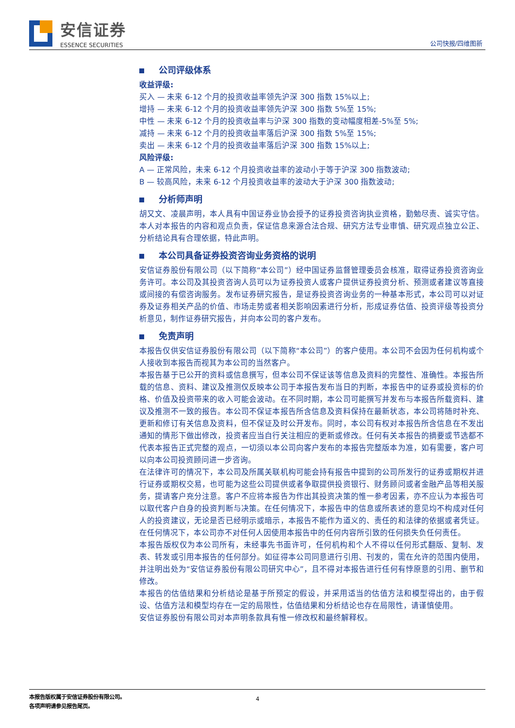安信证券
ESSENCE SECURITIES
公司快报/四维图新
公司评级体系
收益评级:
买入 — 未来 6-12 个月的投资收益率领先沪深 300 指数 15%以上;
增持 — 未来 6-12 个月的投资收益率领先沪深 300 指数 5%至 15%;
中性 — 未来 6-12 个月的投资收益率与沪深 300 指数的变动幅度相差-5%至 5%;
减持 — 未来 6-12 个月的投资收益率落后沪深 300 指数 5%至 15%;
卖出 — 未来 6-12 个月的投资收益率落后沪深 300 指数 15%以上;
风险评级:
A — 正常风险，未来 6-12 个月投资收益率的波动小于等于沪深 300 指数波动;
B — 较高风险，未来 6-12 个月投资收益率的波动大于沪深 300 指数波动;
分析师声明
胡又文、凌晨声明，本人具有中国证券业协会授予的证券投资咨询执业资格，勤勉尽责、诚实守信。本人对本报告的内容和观点负责，保证信息来源合法合规、研究方法专业审慎、研究观点独立公正、分析结论具有合理依据，特此声明。
本公司具备证券投资咨询业务资格的说明
安信证券股份有限公司（以下简称“本公司”）经中国证券监督管理委员会核准，取得证券投资咨询业务许可。本公司及其投资咨询人员可以为证券投资人或客户提供证券投资分析、预测或者建议等直接或间接的有偿咨询服务。发布证券研究报告，是证券投资咨询业务的一种基本形式，本公司可以对证券及证券相关产品的价值、市场走势或者相关影响因素进行分析，形成证券估值、投资评级等投资分析意见，制作证券研究报告，并向本公司的客户发布。
免责声明
本报告仅供安信证券股份有限公司（以下简称“本公司”）的客户使用。本公司不会因为任何机构或个人接收到本报告而视其为本公司的当然客户。
本报告基于已公开的资料或信息撰写，但本公司不保证该等信息及资料的完整性、准确性。本报告所载的信息、资料、建议及推测仅反映本公司于本报告发布当日的判断，本报告中的证券或投资标的价格、价值及投资带来的收入可能会波动。在不同时期，本公司可能撰写并发布与本报告所载资料、建议及推测不一致的报告。本公司不保证本报告所含信息及资料保持在最新状态，本公司将随时补充、更新和修订有关信息及资料，但不保证及时公开发布。同时，本公司有权对本报告所含信息在不发出通知的情形下做出修改，投资者应当自行关注相应的更新或修改。任何有关本报告的摘要或节选都不代表本报告正式完整的观点，一切须以本公司向客户发布的本报告完整版本为准，如有需要，客户可以向本公司投资顾问进一步咨询。
在法律许可的情况下，本公司及所属关联机构可能会持有报告中提到的公司所发行的证券或期权并进行证券或期权交易，也可能为这些公司提供或者争取提供投资银行、财务顾问或者金融产品等相关服务，提请客户充分注意。客户不应将本报告为作出其投资决策的惟一参考因素，亦不应认为本报告可以取代客户自身的投资判断与决策。在任何情况下，本报告中的信息或所表述的意见均不构成对任何人的投资建议，无论是否已经明示或暗示，本报告不能作为道义的、责任的和法律的依据或者凭证。在任何情况下，本公司亦不对任何人因使用本报告中的任何内容所引致的任何损失负任何责任。
本报告版权仅为本公司所有，未经事先书面许可，任何机构和个人不得以任何形式翻版、复制、发表、转发或引用本报告的任何部分。如征得本公司同意进行引用、刊发的，需在允许的范围内使用，并注明出处为“安信证券股份有限公司研究中心”，且不得对本报告进行任何有悖原意的引用、删节和修改。
本报告的估值结果和分析结论是基于所预定的假设，并采用适当的估值方法和模型得出的，由于假设、估值方法和模型均存在一定的局限性，估值结果和分析结论也存在局限性，请谨慎使用。
安信证券股份有限公司对本声明条款具有惟一修改权和最终解释权。
本报告版权属于安信证券股份有限公司。 4
各项声明请参见报告尾页。